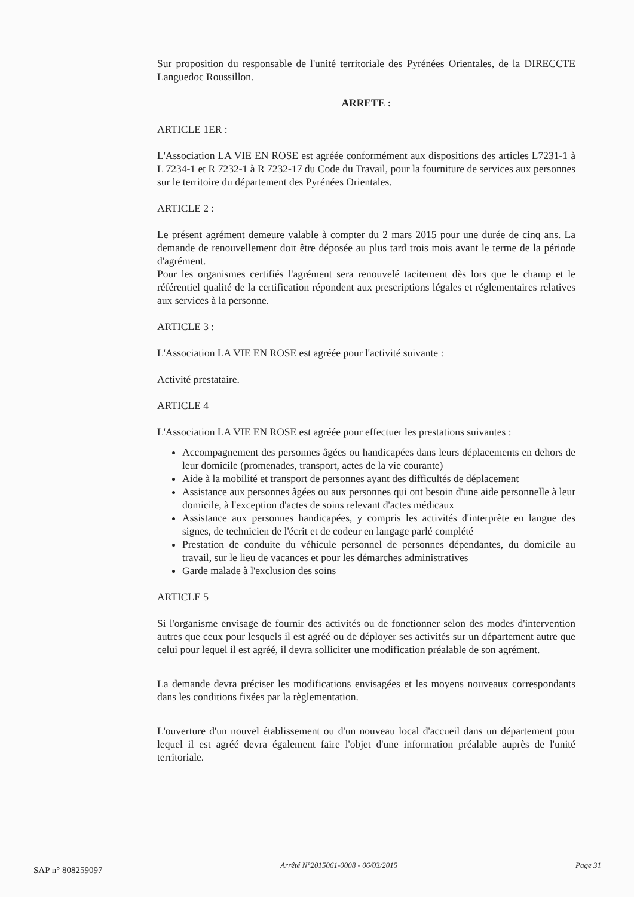Sur proposition du responsable de l'unité territoriale des Pyrénées Orientales, de la DIRECCTE Languedoc Roussillon.
ARRETE :
ARTICLE 1ER :
L'Association LA VIE EN ROSE est agréée conformément aux dispositions des articles L7231-1 à L 7234-1 et R 7232-1 à R 7232-17 du Code du Travail, pour la fourniture de services aux personnes sur le territoire du département des Pyrénées Orientales.
ARTICLE 2 :
Le présent agrément demeure valable à compter du 2 mars 2015 pour une durée de cinq ans. La demande de renouvellement doit être déposée au plus tard trois mois avant le terme de la période d'agrément.
Pour les organismes certifiés l'agrément sera renouvelé tacitement dès lors que le champ et le référentiel qualité de la certification répondent aux prescriptions légales et réglementaires relatives aux services à la personne.
ARTICLE 3 :
L'Association LA VIE EN ROSE est agréée pour l'activité suivante :
Activité prestataire.
ARTICLE 4
L'Association LA VIE EN ROSE est agréée pour effectuer les prestations suivantes :
Accompagnement des personnes âgées ou handicapées dans leurs déplacements en dehors de leur domicile (promenades, transport, actes de la vie courante)
Aide à la mobilité et transport de personnes ayant des difficultés de déplacement
Assistance aux personnes âgées ou aux personnes qui ont besoin d'une aide personnelle à leur domicile, à l'exception d'actes de soins relevant d'actes médicaux
Assistance aux personnes handicapées, y compris les activités d'interprète en langue des signes, de technicien de l'écrit et de codeur en langage parlé complété
Prestation de conduite du véhicule personnel de personnes dépendantes, du domicile au travail, sur le lieu de vacances et pour les démarches administratives
Garde malade à l'exclusion des soins
ARTICLE 5
Si l'organisme envisage de fournir des activités ou de fonctionner selon des modes d'intervention autres que ceux pour lesquels il est agréé ou de déployer ses activités sur un département autre que celui pour lequel il est agréé, il devra solliciter une modification préalable de son agrément.
La demande devra préciser les modifications envisagées et les moyens nouveaux correspondants dans les conditions fixées par la règlementation.
L'ouverture d'un nouvel établissement ou d'un nouveau local d'accueil dans un département pour lequel il est agréé devra également faire l'objet d'une information préalable auprès de l'unité territoriale.
SAP n° 808259097 Arrêté N°2015061-0008 - 06/03/2015 Page 31